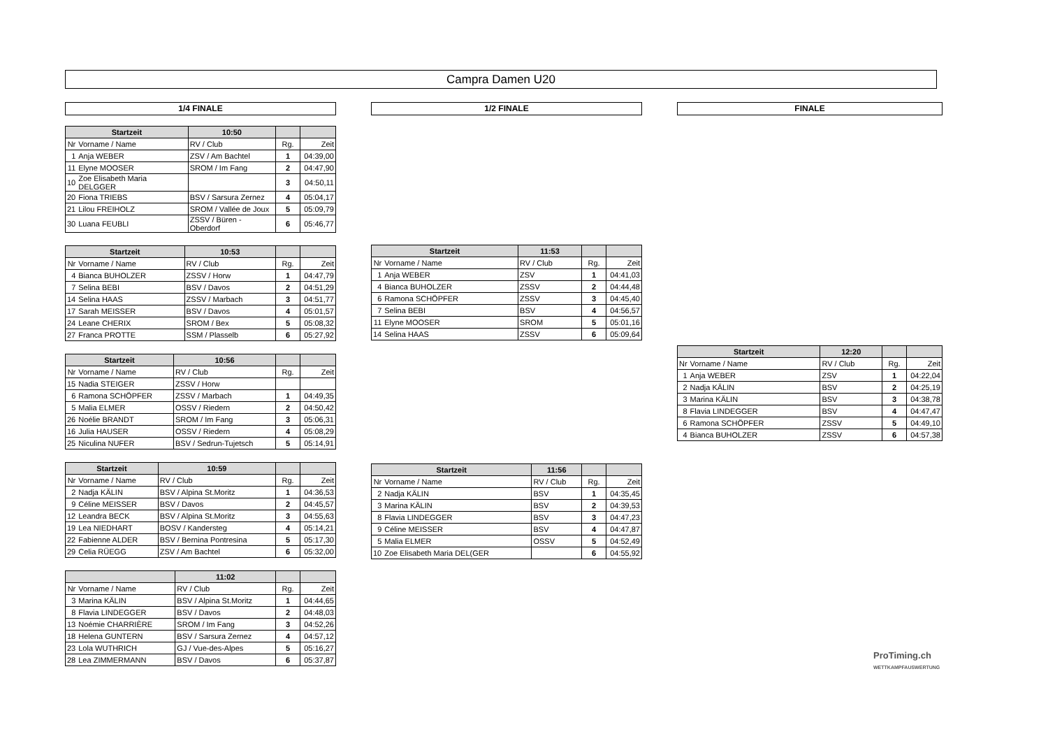Campra Damen U20
1/4 FINALE
| Startzeit | | 10:50 | | |
| --- | --- | --- | --- | --- |
| Nr | Vorname / Name | RV / Club | Rg. | Zeit |
| 1 | Anja WEBER | ZSV / Am Bachtel | 1 | 04:39,00 |
| 11 | Elyne MOOSER | SROM / Im Fang | 2 | 04:47,90 |
| 10 | Zoe Elisabeth Maria DELGGER | | 3 | 04:50,11 |
| 20 | Fiona TRIEBS | BSV / Sarsura Zernez | 4 | 05:04,17 |
| 21 | Lilou FREIHOLZ | SROM / Vallée de Joux | 5 | 05:09,79 |
| 30 | Luana FEUBLI | ZSSV / Büren - Oberdorf | 6 | 05:46,77 |
| Startzeit | | 10:53 | | |
| --- | --- | --- | --- | --- |
| Nr | Vorname / Name | RV / Club | Rg. | Zeit |
| 4 | Bianca BUHOLZER | ZSSV / Horw | 1 | 04:47,79 |
| 7 | Selina BEBI | BSV / Davos | 2 | 04:51,29 |
| 14 | Selina HAAS | ZSSV / Marbach | 3 | 04:51,77 |
| 17 | Sarah MEISSER | BSV / Davos | 4 | 05:01,57 |
| 24 | Leane CHERIX | SROM / Bex | 5 | 05:08,32 |
| 27 | Franca PROTTE | SSM / Plasselb | 6 | 05:27,92 |
| Startzeit | | 10:56 | | |
| --- | --- | --- | --- | --- |
| Nr | Vorname / Name | RV / Club | Rg. | Zeit |
| 15 | Nadia STEIGER | ZSSV / Horw | | |
| 6 | Ramona SCHÖPFER | ZSSV / Marbach | 1 | 04:49,35 |
| 5 | Malia ELMER | OSSV / Riedern | 2 | 04:50,42 |
| 26 | Noélie BRANDT | SROM / Im Fang | 3 | 05:06,31 |
| 16 | Julia HAUSER | OSSV / Riedern | 4 | 05:08,29 |
| 25 | Niculina NUFER | BSV / Sedrun-Tujetsch | 5 | 05:14,91 |
| Startzeit | | 10:59 | | |
| --- | --- | --- | --- | --- |
| Nr | Vorname / Name | RV / Club | Rg. | Zeit |
| 2 | Nadja KÄLIN | BSV / Alpina St.Moritz | 1 | 04:36,53 |
| 9 | Céline MEISSER | BSV / Davos | 2 | 04:45,57 |
| 12 | Leandra BECK | BSV / Alpina St.Moritz | 3 | 04:55,63 |
| 19 | Lea NIEDHART | BOSV / Kandersteg | 4 | 05:14,21 |
| 22 | Fabienne ALDER | BSV / Bernina Pontresina | 5 | 05:17,30 |
| 29 | Celia RÜEGG | ZSV / Am Bachtel | 6 | 05:32,00 |
| | | 11:02 | | |
| --- | --- | --- | --- | --- |
| Nr | Vorname / Name | RV / Club | Rg. | Zeit |
| 3 | Marina KÄLIN | BSV / Alpina St.Moritz | 1 | 04:44,65 |
| 8 | Flavia LINDEGGER | BSV / Davos | 2 | 04:48,03 |
| 13 | Noémie CHARRIÈRE | SROM / Im Fang | 3 | 04:52,26 |
| 18 | Helena GUNTERN | BSV / Sarsura Zernez | 4 | 04:57,12 |
| 23 | Lola WUTHRICH | GJ / Vue-des-Alpes | 5 | 05:16,27 |
| 28 | Lea ZIMMERMANN | BSV / Davos | 6 | 05:37,87 |
1/2 FINALE
| Startzeit | | 11:53 | | |
| --- | --- | --- | --- | --- |
| Nr | Vorname / Name | RV / Club | Rg. | Zeit |
| 1 | Anja WEBER | ZSV | 1 | 04:41,03 |
| 4 | Bianca BUHOLZER | ZSSV | 2 | 04:44,48 |
| 6 | Ramona SCHÖPFER | ZSSV | 3 | 04:45,40 |
| 7 | Selina BEBI | BSV | 4 | 04:56,57 |
| 11 | Elyne MOOSER | SROM | 5 | 05:01,16 |
| 14 | Selina HAAS | ZSSV | 6 | 05:09,64 |
| Startzeit | | 11:56 | | |
| --- | --- | --- | --- | --- |
| Nr | Vorname / Name | RV / Club | Rg. | Zeit |
| 2 | Nadja KÄLIN | BSV | 1 | 04:35,45 |
| 3 | Marina KÄLIN | BSV | 2 | 04:39,53 |
| 8 | Flavia LINDEGGER | BSV | 3 | 04:47,23 |
| 9 | Céline MEISSER | BSV | 4 | 04:47,87 |
| 5 | Malia ELMER | OSSV | 5 | 04:52,49 |
| 10 | Zoe Elisabeth Maria DEL(GER | | 6 | 04:55,92 |
FINALE
| Startzeit | | 12:20 | | |
| --- | --- | --- | --- | --- |
| Nr | Vorname / Name | RV / Club | Rg. | Zeit |
| 1 | Anja WEBER | ZSV | 1 | 04:22,04 |
| 2 | Nadja KÄLIN | BSV | 2 | 04:25,19 |
| 3 | Marina KÄLIN | BSV | 3 | 04:38,78 |
| 8 | Flavia LINDEGGER | BSV | 4 | 04:47,47 |
| 6 | Ramona SCHÖPFER | ZSSV | 5 | 04:49,10 |
| 4 | Bianca BUHOLZER | ZSSV | 6 | 04:57,38 |
ProTiming.ch
WETTKAMPFAUSWERTUNG